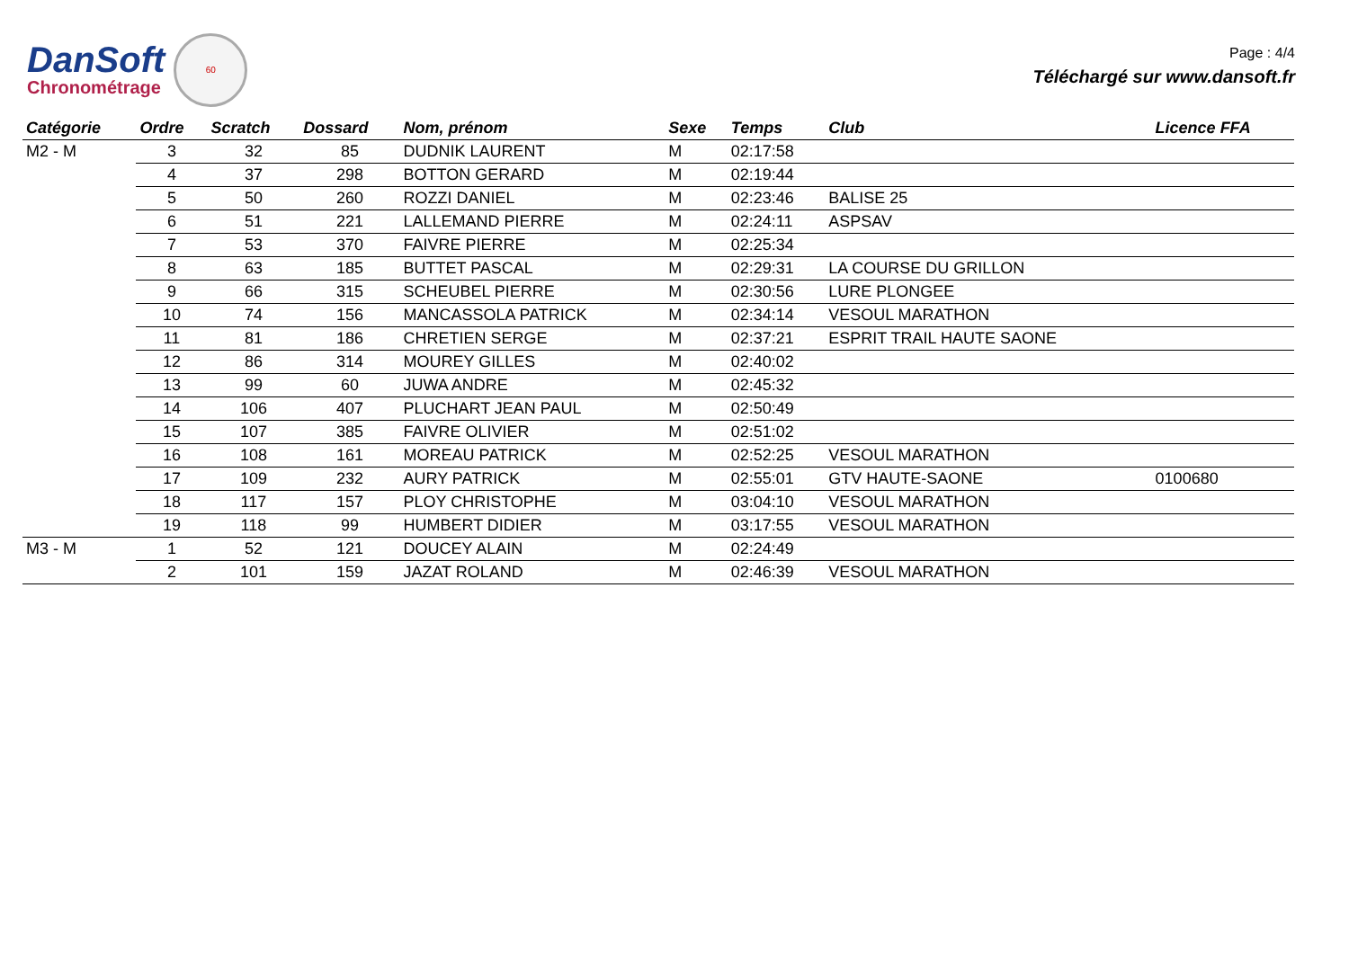DanSoft
Chronométrage
60
Page : 4/4
Téléchargé sur www.dansoft.fr
| Catégorie | Ordre | Scratch | Dossard | Nom, prénom | Sexe | Temps | Club | Licence FFA |
| --- | --- | --- | --- | --- | --- | --- | --- | --- |
| M2 - M | 3 | 32 | 85 | DUDNIK LAURENT | M | 02:17:58 | | |
| | 4 | 37 | 298 | BOTTON GERARD | M | 02:19:44 | | |
| | 5 | 50 | 260 | ROZZI DANIEL | M | 02:23:46 | BALISE 25 | |
| | 6 | 51 | 221 | LALLEMAND PIERRE | M | 02:24:11 | ASPSAV | |
| | 7 | 53 | 370 | FAIVRE PIERRE | M | 02:25:34 | | |
| | 8 | 63 | 185 | BUTTET PASCAL | M | 02:29:31 | LA COURSE DU GRILLON | |
| | 9 | 66 | 315 | SCHEUBEL PIERRE | M | 02:30:56 | LURE PLONGEE | |
| | 10 | 74 | 156 | MANCASSOLA PATRICK | M | 02:34:14 | VESOUL MARATHON | |
| | 11 | 81 | 186 | CHRETIEN SERGE | M | 02:37:21 | ESPRIT TRAIL HAUTE SAONE | |
| | 12 | 86 | 314 | MOUREY GILLES | M | 02:40:02 | | |
| | 13 | 99 | 60 | JUWA ANDRE | M | 02:45:32 | | |
| | 14 | 106 | 407 | PLUCHART JEAN PAUL | M | 02:50:49 | | |
| | 15 | 107 | 385 | FAIVRE OLIVIER | M | 02:51:02 | | |
| | 16 | 108 | 161 | MOREAU PATRICK | M | 02:52:25 | VESOUL MARATHON | |
| | 17 | 109 | 232 | AURY PATRICK | M | 02:55:01 | GTV HAUTE-SAONE | 0100680 |
| | 18 | 117 | 157 | PLOY CHRISTOPHE | M | 03:04:10 | VESOUL MARATHON | |
| | 19 | 118 | 99 | HUMBERT DIDIER | M | 03:17:55 | VESOUL MARATHON | |
| M3 - M | 1 | 52 | 121 | DOUCEY ALAIN | M | 02:24:49 | | |
| | 2 | 101 | 159 | JAZAT ROLAND | M | 02:46:39 | VESOUL MARATHON | |